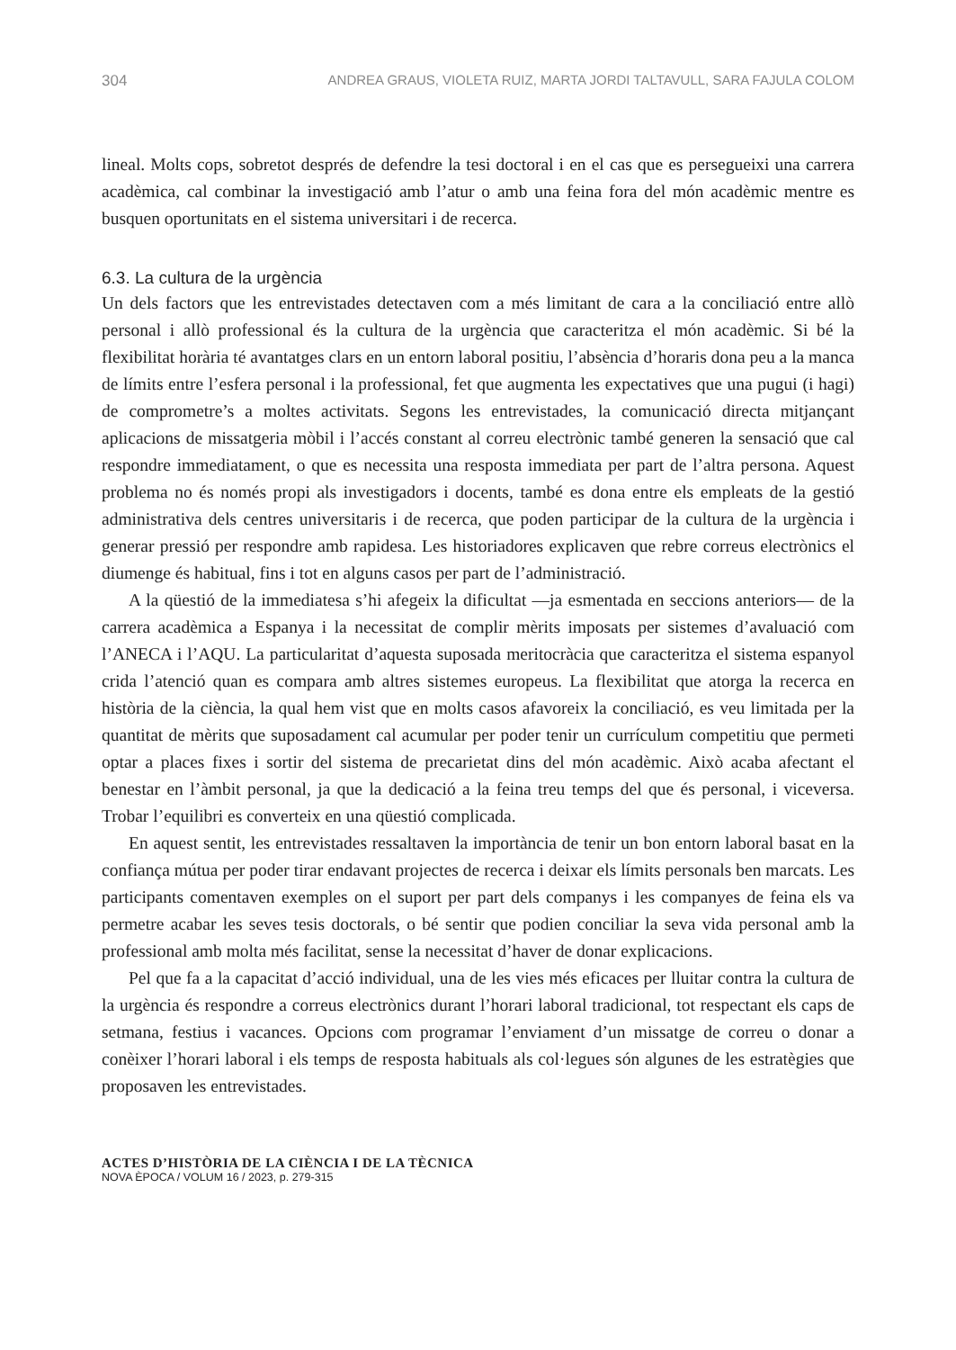304 ANDREA GRAUS, VIOLETA RUIZ, MARTA JORDI TALTAVULL, SARA FAJULA COLOM
lineal. Molts cops, sobretot després de defendre la tesi doctoral i en el cas que es persegueixi una carrera acadèmica, cal combinar la investigació amb l’atur o amb una feina fora del món acadèmic mentre es busquen oportunitats en el sistema universitari i de recerca.
6.3. La cultura de la urgència
Un dels factors que les entrevistades detectaven com a més limitant de cara a la conciliació entre allò personal i allò professional és la cultura de la urgència que caracteritza el món acadèmic. Si bé la flexibilitat horària té avantatges clars en un entorn laboral positiu, l’absència d’horaris dona peu a la manca de límits entre l’esfera personal i la professional, fet que augmenta les expectatives que una pugui (i hagi) de comprometre’s a moltes activitats. Segons les entrevistades, la comunicació directa mitjançant aplicacions de missatgeria mòbil i l’accés constant al correu electrònic també generen la sensació que cal respondre immediatament, o que es necessita una resposta immediata per part de l’altra persona. Aquest problema no és només propi als investigadors i docents, també es dona entre els empleats de la gestió administrativa dels centres universitaris i de recerca, que poden participar de la cultura de la urgència i generar pressió per respondre amb rapidesa. Les historiadores explicaven que rebre correus electrònics el diumenge és habitual, fins i tot en alguns casos per part de l’administració.
A la qüestió de la immediatesa s’hi afegeix la dificultat —ja esmentada en seccions anteriors— de la carrera acadèmica a Espanya i la necessitat de complir mèrits imposats per sistemes d’avaluació com l’ANECA i l’AQU. La particularitat d’aquesta suposada meritocràcia que caracteritza el sistema espanyol crida l’atenció quan es compara amb altres sistemes europeus. La flexibilitat que atorga la recerca en història de la ciència, la qual hem vist que en molts casos afavoreix la conciliació, es veu limitada per la quantitat de mèrits que suposadament cal acumular per poder tenir un currículum competitiu que permeti optar a places fixes i sortir del sistema de precarietat dins del món acadèmic. Això acaba afectant el benestar en l’àmbit personal, ja que la dedicació a la feina treu temps del que és personal, i viceversa. Trobar l’equilibri es converteix en una qüestió complicada.
En aquest sentit, les entrevistades ressaltaven la importància de tenir un bon entorn laboral basat en la confiança mútua per poder tirar endavant projectes de recerca i deixar els límits personals ben marcats. Les participants comentaven exemples on el suport per part dels companys i les companyes de feina els va permetre acabar les seves tesis doctorals, o bé sentir que podien conciliar la seva vida personal amb la professional amb molta més facilitat, sense la necessitat d’haver de donar explicacions.
Pel que fa a la capacitat d’acció individual, una de les vies més eficaces per lluitar contra la cultura de la urgència és respondre a correus electrònics durant l’horari laboral tradicional, tot respectant els caps de setmana, festius i vacances. Opcions com programar l’enviament d’un missatge de correu o donar a conèixer l’horari laboral i els temps de resposta habituals als col·legues són algunes de les estratègies que proposaven les entrevistades.
ACTES D’HISTÒRIA DE LA CIÈNCIA I DE LA TÈCNICA
NOVA ÈPOCA / VOLUM 16 / 2023, p. 279-315